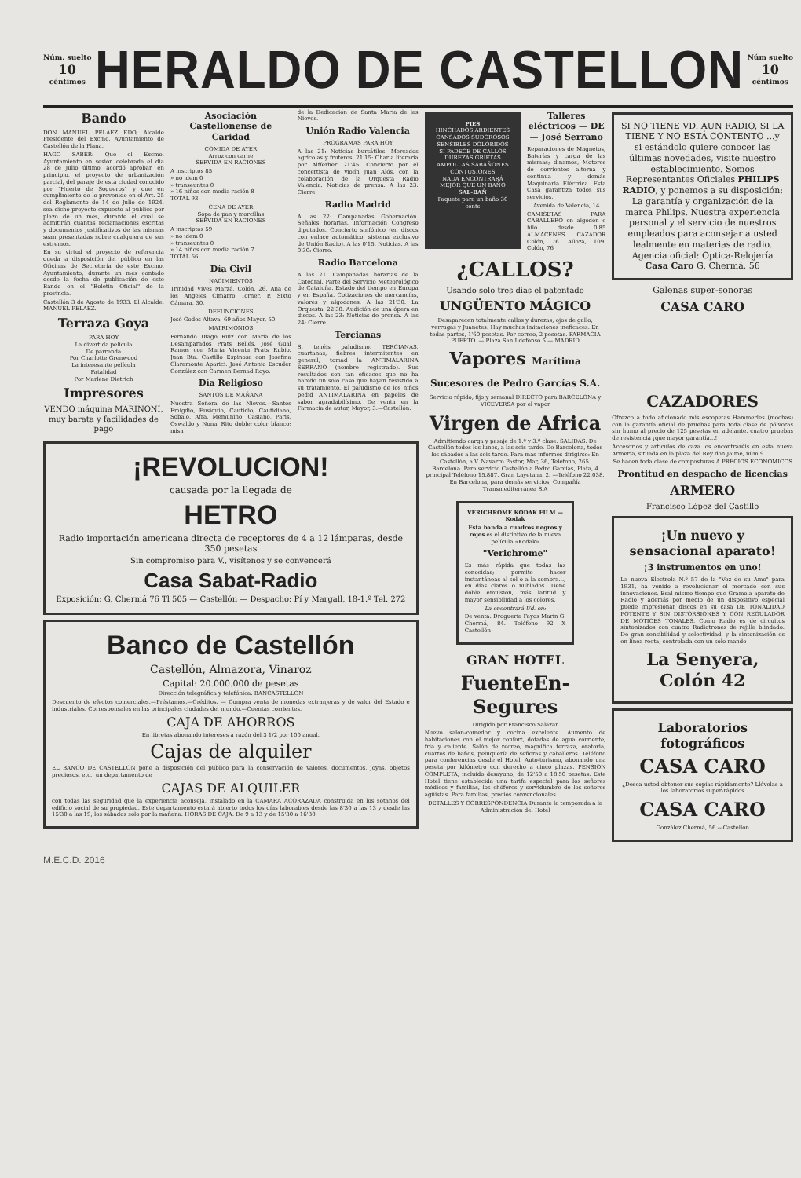Núm. suelto
10
céntimos
HERALDO DE CASTELLON
Núm suelto
10
céntimos
Bando
DON MANUEL PELAEZ EDO, Alcalde Presidente del Excmo. Ayuntamiento de Castellón de la Plana.
HAGO SABER: Que el Excmo. Ayuntamiento en sesión celebrada el día 28 de Julio último, acordó aprobar, en principio, el proyecto de urbanización parcial, del paraje de esta ciudad conocido por "Huerto de Sogueros" y que en cumplimiento de lo prevenido en el Art. 25 del Reglamento de 14 de Julio de 1924, sea dicho proyecto expuesto al público por plazo de un mes, durante el cual se admitirán cuantas reclamaciones escritas y documentos justificativos de las mismas sean presentadas sobre cualquiera de sus extremos.
En su virtud el proyecto de referencia queda a disposición del público en las Oficinas de Secretaría de este Excmo. Ayuntamiento, durante un mes contado desde la fecha de publicación de este Bando en el "Boletín Oficial" de la provincia.
Castellón 3 de Agosto de 1933. El Alcalde, MANUEL PELAEZ.
Terraza Goya
PARA HOY
La divertida película
De parranda
Por Charlotte Grenwood
La interesante película
Fatalidad
Por Marlene Dietrich
Impresores
VENDO máquina MARINONI, muy barata y facilidades de pago
Asociación Castellonense de Caridad
COMIDA DE AYER
Arroz con carne
SERVIDA EN RACIONES
A inscriptos 85
» no idem 0
» transeuntes 0
» 16 niños con media ración 8
TOTAL 93
CENA DE AYER
Sopa de pan y morcillas
SERVIDA EN RACIONES
A inscriptos 59
» no idem 0
» transeuntes 0
» 14 niños con media ración 7
TOTAL 66
Día Civil
NACIMIENTOS
Trinidad Vives Marzá, Colón, 26. Ana de los Angeles Cimarro Torner, P. Sixto Cámara, 30.
DEFUNCIONES
José Godes Altava, 69 años Mayor, 50.
MATRIMONIOS
Fernando Diago Ruiz con María de los Desamparados Prats Bellés. José Gual Ramos con María Vicenta Prats Rubio. Juan Bta. Castillo Espinosa con Josefina Claramonte Aparici. José Antonio Escuder González con Carmen Bernad Royo.
Día Religioso
SANTOS DE MAÑANA
Nuestra Señora de las Nieves.—Santos Emigdio, Eusiquio, Cautidio, Cautidiano, Sobalo, Afra, Memunino, Casiano, Paris, Oswaldo y Nona. Rito doble; color blanco; misa
de la Dedicación de Santa María de las Nieves.
Unión Radio Valencia
PROGRAMAS PARA HOY
A las 21: Noticias bursátiles. Mercados agrícolas y fruteros. 21'15: Charla literaria por Alfferher. 21'45: Concierto por el concertista de violín Juan Alós, con la colaboración de la Orquesta Radio Valencia. Noticias de prensa. A las 23: Cierre.
Radio Madrid
A las 22: Campanadas Gobernación. Señales horarias. Información Congreso diputados. Concierto sinfónico (en discos con enlace automático, sistema exclusivo de Unión Radio). A las 0'15. Noticias. A las 0'30: Cierre.
Radio Barcelona
A las 21: Campanadas horarias de la Catedral. Parte del Servicio Meteorológico de Cataluña. Estado del tiempo en Europa y en España. Cotizaciones de mercancías, valores y algodones. A las 21'30: La Orquesta. 22'30: Audición de una ópera en discos. A las 23: Noticias de prensa. A las 24: Cierre.
Tercianas
Si tenéis paludismo, TERCIANAS, cuartanas, fiebres intermitentes en general, tomad la ANTIMALARINA SERRANO (nombre registrado). Sus resultados son tan eficaces que no ha habido un solo caso que hayan resistido a su tratamiento. El paludismo de los niños pedid ANTIMALARINA en papeles de sabor agradabilísimo. De venta en la Farmacia de autor, Mayor, 3.—Castellón.
¡REVOLUCION!
causada por la llegada de
HETRO
Radio importación americana directa de receptores de 4 a 12 lámparas, desde 350 pesetas
Sin compromiso para V., visítenos y se convencerá
Casa Sabat-Radio
Exposición: G, Chermá 76 Tl 505 — Castellón — Despacho: Pí y Margall, 18-1.º Tel. 272
Banco de Castellón
Castellón, Almazora, Vinaroz
Capital: 20.000.000 de pesetas
Dirección telegráfica y telefónica: BANCASTELLON
Descuento de efectos comerciales.—Préstamos.—Créditos. — Compra venta de monedas extranjeras y de valor del Estado e industriales. Corresponsales en las principales ciudades del mundo.—Cuentas corrientes.
CAJA DE AHORROS
En libretas abonando intereses a razón del 3 1/2 por 100 anual.
Cajas de alquiler
EL BANCO DE CASTELLON pone a disposición del público para la conservación de valores, documentos, joyas, objetos preciosos, etc., un departamento de
CAJAS DE ALQUILER
con todas las seguridad que la experiencia aconseja, instalado en la CAMARA ACORAZADA construida en los sótanos del edificio social de su propiedad. Este departamento estará abierto todos los días laborables desde las 8'30 a las 13 y desde las 15'30 a las 19; los sábados solo por la mañana. HORAS DE CAJA: De 9 a 13 y de 15'30 a 16'30.
PIES
HINCHADOS ARDIENTES CANSADOS SUDOROSOS SENSIBLES DOLORIDOS SI PADECE DE CALLOS DUREZAS GRIETAS AMPOLLAS SABAÑONES CONTUSIONES
NADA ENCONTRARÁ MEJOR QUE UN BAÑO
SAL-BAÑ
Paquete para un baño 30 cénts
Talleres eléctricos — DE — José Serrano
Reparaciones de Magnetos, Baterías y carga de las mismas; dinamos, Motores de corrientes alterna y continua y demás Maquinaria Eléctrica. Esta Casa garantiza todos sus servicios.
Avenida de Valencia, 14
CAMISETAS PARA CABALLERO en algodón e hilo desde 0'85 ALMACENES CAZADOR Colón, 76. Alloza, 109. Colón, 76
¿CALLOS?
Usando solo tres días el patentado
UNGÜENTO MÁGICO
Desaparecen totalmente callos y durezas, ojos de gallo, verrugas y Juanetes. Hay muchas imitaciones ineficaces. En todas partes, 1'60 pesetas. Por correo, 2 pesetas. FARMACIA PUERTO. — Plaza San Ildefonso 5 — MADRID
Vapores Marítima Sucesores de Pedro Garcías S.A.
Servicio rápido, fijo y semanal DIRECTO para BARCELONA y VICEVERSA por el vapor
Virgen de Africa
Admitiendo carga y pasaje de 1.º y 3.ª clase. SALIDAS. De Castellón todos los lunes, a las seis tarde. De Barcelona, todos los sábados a las seis tarde. Para más informes dirigirse: En Castellón, a V. Navarro Pastor, Mar, 36, Teléfono, 265. Barcelona. Para servicio Castellón a Pedro Garcías, Plata, 4 principal Teléfono 15.887. Gran Layetana, 2. —Teléfono 22.038. En Barcelona, para demás servicios, Compañía Transmediterránea S.A
VERICHROME KODAK FILM — Kodak
Esta banda a cuadros negros y rojos es el distintivo de la nueva película «Kodak»
"Verichrome"
Es más rápida que todas las conocidas; permite hacer instantáneas al sol o a la sombra..., en días claros o nublados. Tiene doble emulsión, más latitud y mayor sensibilidad a los colores.
La encontrará Ud. en:
De venta: Droguería Fayos Marín G. Chermá, 84. Teléfono 92 X Castellón
GRAN HOTEL
FuenteEn-Segures
Dirigido por Francisco Salazar
Nuevo salón-comedor y cocina excelente. Aumento de habitaciones con el mejor confort, dotadas de agua corriente, fría y caliente. Salón de recreo, magnífica terraza, oratoria, cuartos de baños, peluquería de señoras y caballeros. Teléfono para conferencias desde el Hotel. Auto-turismo, abonando una peseta por kilómetro con derecho a cinco plazas. PENSION COMPLETA, incluido desayuno, de 12'50 a 18'50 pesetas. Este Hotel tiene establecida una tarifa especial para los señores médicos y familias, los chóferes y servidumbre de los señores agüistas. Para familias, precios convencionales.
DETALLES Y CORRESPONDENCIA Durante la temporada a la Administración del Hotel
SI NO TIENE VD. AUN RADIO, SI LA TIENE Y NO ESTÁ CONTENTO ...y si estándolo quiere conocer las últimas novedades, visite nuestro establecimiento. Somos Representantes Oficiales PHILIPS RADIO, y ponemos a su disposición: La garantía y organización de la marca Philips. Nuestra experiencia personal y el servicio de nuestros empleados para aconsejar a usted lealmente en materias de radio. Agencia oficial: Optica-Relojería Casa Caro G. Chermá, 56
Galenas super-sonoras
CASA CARO
CAZADORES
Ofrezco a todo aficionado mis escopetas Hammerles (mochas) con la garantía oficial de pruebas para toda clase de pólvoras sin humo al precio de 125 pesetas en adelante. cuatro pruebas de resistencia ¡que mayor garantía...!
Accesorios y artículos de caza los encontraréis en esta nueva Armería, situada en la plaza del Rey don Jaime, núm 9.
Se hacen toda clase de composturas A PRECIOS ECONOMICOS
Prontitud en despacho de licencias
ARMERO
Francisco López del Castillo
¡Un nuevo y sensacional aparato!
¡3 instrumentos en uno!
La nueva Electrola N.º 57 de la "Voz de su Amo" para 1931, ha venido a revolucionar el mercado con sus innovaciones. Esal mismo tiempo que Gramola aparato de Radio y además por medio de un dispositivo especial puede impresionar discos en su casa DE TONALIDAD POTENTE Y SIN DISTORSIONES Y CON REGULADOR DE MOTICES TONALES. Como Radio es de circuitos sintonizados con cuatro Radiotrones de rejilla blindado. De gran sensibilidad y selectividad, y la sintonización es en línea recta, controlada con un solo mando
La Senyera, Colón 42
Laboratorios fotográficos
CASA CARO
¿Desea usted obtener sus copias rápidamente? Llévelas a los laboratorios super-rápidos
CASA CARO
González Chermá, 56 ---Castellón
M.E.C.D. 2016